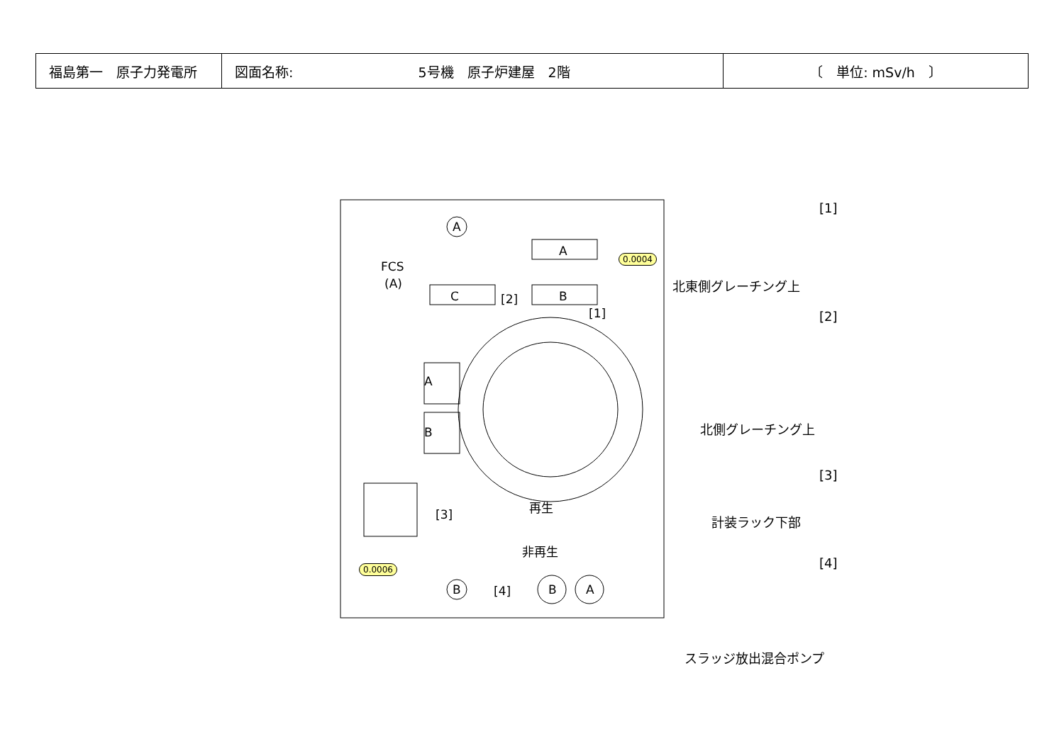| 福島第一 原子力発電所 | 図面名称: 5号機 原子炉建屋 2階 | 〔 単位: mSv/h 〕 |
A
A
B
C
A
B
B
B
A
FCS
(A)
[2]
[1]
[3]
[4]
再生
非再生
0.0004
0.0006
[1]
北東側グレーチング上
[2]
北側グレーチング上
[3]
計装ラック下部
[4]
スラッジ放出混合ポンプ